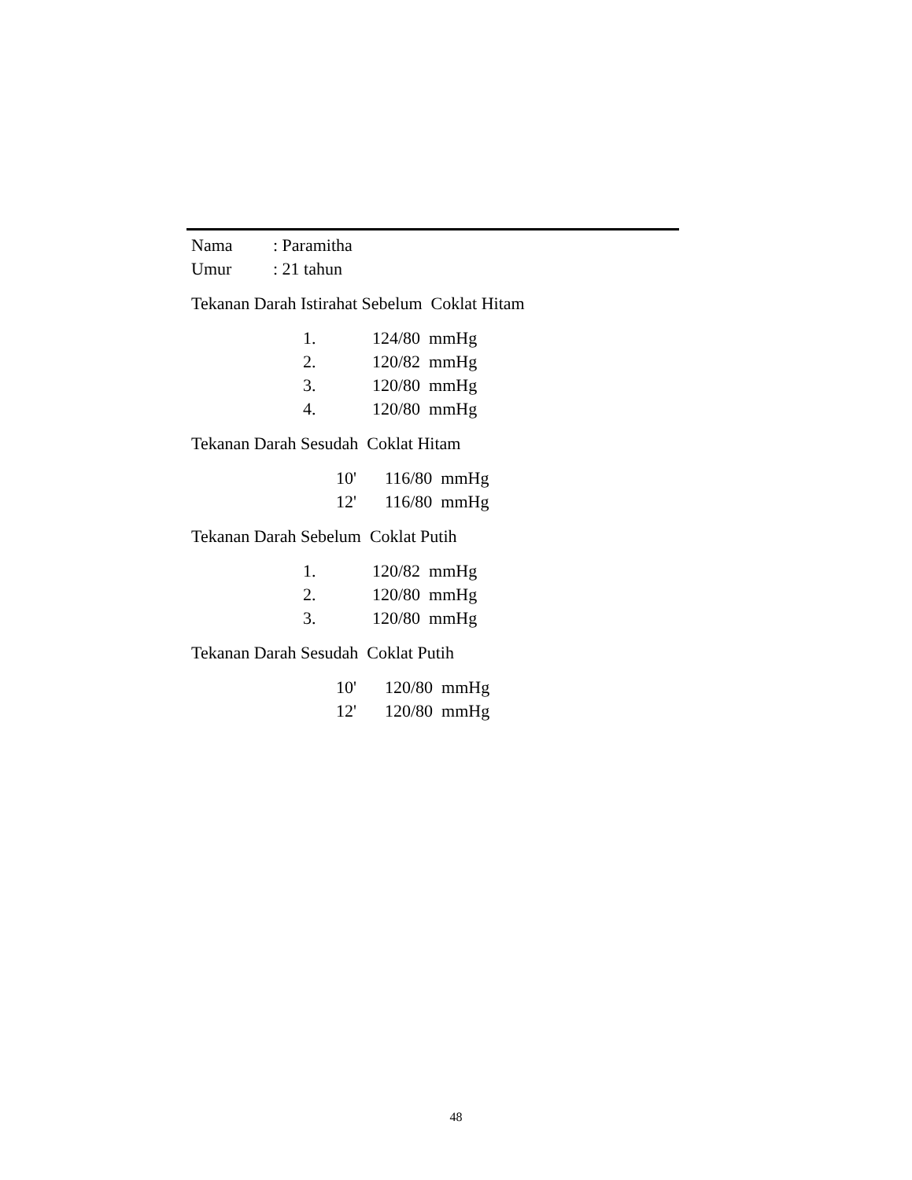Nama: Paramitha
Umur: 21 tahun
Tekanan Darah Istirahat Sebelum Coklat Hitam
1. 124/80 mmHg
2. 120/82 mmHg
3. 120/80 mmHg
4. 120/80 mmHg
Tekanan Darah Sesudah Coklat Hitam
10' 116/80 mmHg
12' 116/80 mmHg
Tekanan Darah Sebelum Coklat Putih
1. 120/82 mmHg
2. 120/80 mmHg
3. 120/80 mmHg
Tekanan Darah Sesudah Coklat Putih
10' 120/80 mmHg
12' 120/80 mmHg
48